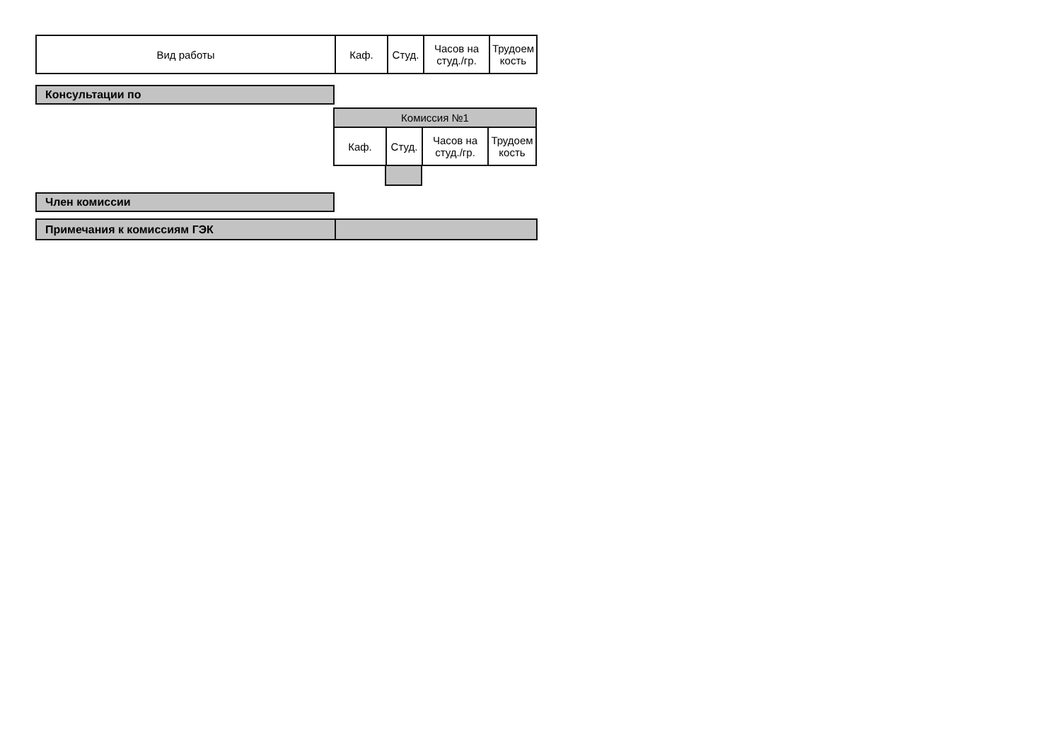| Вид работы | Каф. | Студ. | Часов на студ./гр. | Трудоем кость |
| --- | --- | --- | --- | --- |
| Консультации по |
| Комиссия №1 | | | |
| Каф. | Студ. | Часов на студ./гр. | Трудоем кость |
| Член комиссии |
| Примечания к комиссиям ГЭК | |